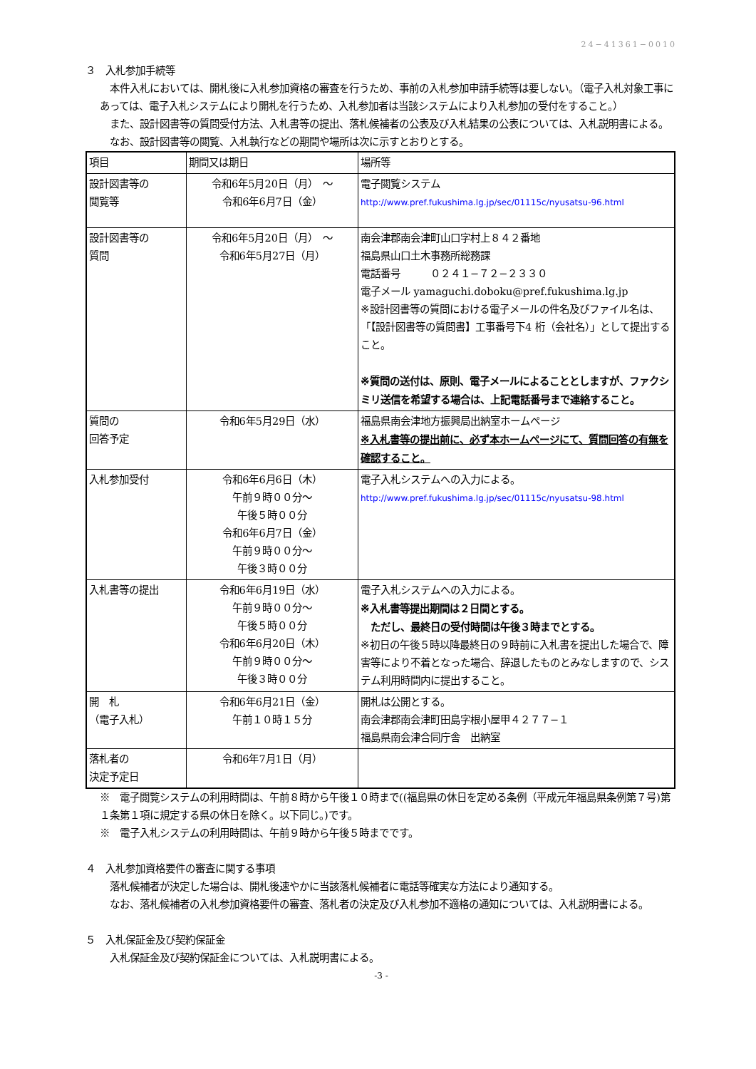24−41361−0010
３　入札参加手続等
　本件入札においては、開札後に入札参加資格の審査を行うため、事前の入札参加申請手続等は要しない。（電子入札対象工事にあっては、電子入札システムにより開札を行うため、入札参加者は当該システムにより入札参加の受付をすること。）
　また、設計図書等の質問受付方法、入札書等の提出、落札候補者の公表及び入札結果の公表については、入札説明書による。
　なお、設計図書等の閲覧、入札執行などの期間や場所は次に示すとおりとする。
| 項目 | 期間又は期日 | 場所等 |
| 設計図書等の 閲覧等 | 令和6年5月20日（月） ～ 令和6年6月7日（金） | 電子閲覧システム http://www.pref.fukushima.lg.jp/sec/01115c/nyusatsu-96.html |
| 設計図書等の 質問 | 令和6年5月20日（月） ～ 令和6年5月27日（月） | 南会津郡南会津町山口字村上８４２番地 福島県山口土木事務所総務課 電話番号 ０２４１−７２−２３３０ 電子メール yamaguchi.doboku@pref.fukushima.lg.jp ※設計図書等の質問における電子メールの件名及びファイル名は、「【設計図書等の質問書】工事番号下4 桁（会社名）」として提出すること。 ※質問の送付は、原則、電子メールによることとしますが、ファクシミリ送信を希望する場合は、上記電話番号まで連絡すること。 |
| 質問の 回答予定 | 令和6年5月29日（水） | 福島県南会津地方振興局出納室ホームページ ※入札書等の提出前に、必ず本ホームページにて、質問回答の有無を確認すること。 |
| 入札参加受付 | 令和6年6月6日（木） 午前９時００分～ 午後５時００分 令和6年6月7日（金） 午前９時００分～ 午後３時００分 | 電子入札システムへの入力による。 http://www.pref.fukushima.lg.jp/sec/01115c/nyusatsu-98.html |
| 入札書等の提出 | 令和6年6月19日（水） 午前９時００分～ 午後５時００分 令和6年6月20日（木） 午前９時００分～ 午後３時００分 | 電子入札システムへの入力による。 ※入札書等提出期間は２日間とする。 ただし、最終日の受付時間は午後３時までとする。 ※初日の午後５時以降最終日の９時前に入札書を提出した場合で、障害等により不着となった場合、辞退したものとみなしますので、システム利用時間内に提出すること。 |
| 開 札 （電子入札） | 令和6年6月21日（金） 午前１０時１５分 | 開札は公開とする。 南会津郡南会津町田島字根小屋甲４２７７−１ 福島県南会津合同庁舎 出納室 |
| 落札者の 決定予定日 | 令和6年7月1日（月） | |
※　電子閲覧システムの利用時間は、午前８時から午後１０時まで((福島県の休日を定める条例（平成元年福島県条例第７号)第１条第１項に規定する県の休日を除く。以下同じ。)です。
※　電子入札システムの利用時間は、午前９時から午後５時までです。
４　入札参加資格要件の審査に関する事項
　落札候補者が決定した場合は、開札後速やかに当該落札候補者に電話等確実な方法により通知する。
　なお、落札候補者の入札参加資格要件の審査、落札者の決定及び入札参加不適格の通知については、入札説明書による。
５　入札保証金及び契約保証金
　入札保証金及び契約保証金については、入札説明書による。
-3 -